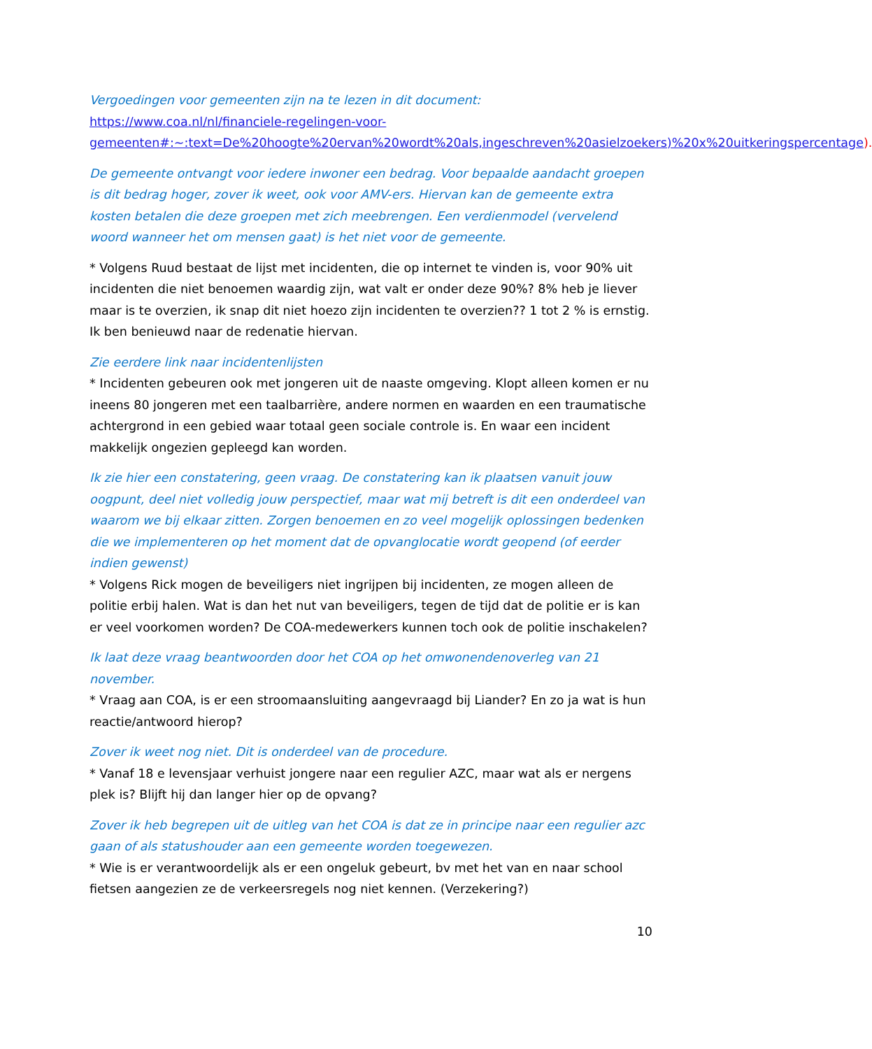Vergoedingen voor gemeenten zijn na te lezen in dit document:
https://www.coa.nl/nl/financiele-regelingen-voor-gemeenten#:~:text=De%20hoogte%20ervan%20wordt%20als,ingeschreven%20asielzoekers)%20x%20uitkeringspercentage).
De gemeente ontvangt voor iedere inwoner een bedrag. Voor bepaalde aandacht groepen is dit bedrag hoger, zover ik weet, ook voor AMV-ers. Hiervan kan de gemeente extra kosten betalen die deze groepen met zich meebrengen. Een verdienmodel (vervelend woord wanneer het om mensen gaat) is het niet voor de gemeente.
* Volgens Ruud bestaat de lijst met incidenten, die op internet te vinden is, voor 90% uit incidenten die niet benoemen waardig zijn, wat valt er onder deze 90%? 8% heb je liever maar is te overzien, ik snap dit niet hoezo zijn incidenten te overzien?? 1 tot 2 % is ernstig. Ik ben benieuwd naar de redenatie hiervan.
Zie eerdere link naar incidentenlijsten
* Incidenten gebeuren ook met jongeren uit de naaste omgeving. Klopt alleen komen er nu ineens 80 jongeren met een taalbarrière, andere normen en waarden en een traumatische achtergrond in een gebied waar totaal geen sociale controle is. En waar een incident makkelijk ongezien gepleegd kan worden.
Ik zie hier een constatering, geen vraag. De constatering kan ik plaatsen vanuit jouw oogpunt, deel niet volledig jouw perspectief, maar wat mij betreft is dit een onderdeel van waarom we bij elkaar zitten. Zorgen benoemen en zo veel mogelijk oplossingen bedenken die we implementeren op het moment dat de opvanglocatie wordt geopend (of eerder indien gewenst)
* Volgens Rick mogen de beveiligers niet ingrijpen bij incidenten, ze mogen alleen de politie erbij halen. Wat is dan het nut van beveiligers, tegen de tijd dat de politie er is kan er veel voorkomen worden? De COA-medewerkers kunnen toch ook de politie inschakelen?
Ik laat deze vraag beantwoorden door het COA op het omwonendenoverleg van 21 november.
* Vraag aan COA, is er een stroomaansluiting aangevraagd bij Liander? En zo ja wat is hun reactie/antwoord hierop?
Zover ik weet nog niet. Dit is onderdeel van de procedure.
* Vanaf 18 e levensjaar verhuist jongere naar een regulier AZC, maar wat als er nergens plek is? Blijft hij dan langer hier op de opvang?
Zover ik heb begrepen uit de uitleg van het COA is dat ze in principe naar een regulier azc gaan of als statushouder aan een gemeente worden toegewezen.
* Wie is er verantwoordelijk als er een ongeluk gebeurt, bv met het van en naar school fietsen aangezien ze de verkeersregels nog niet kennen. (Verzekering?)
10